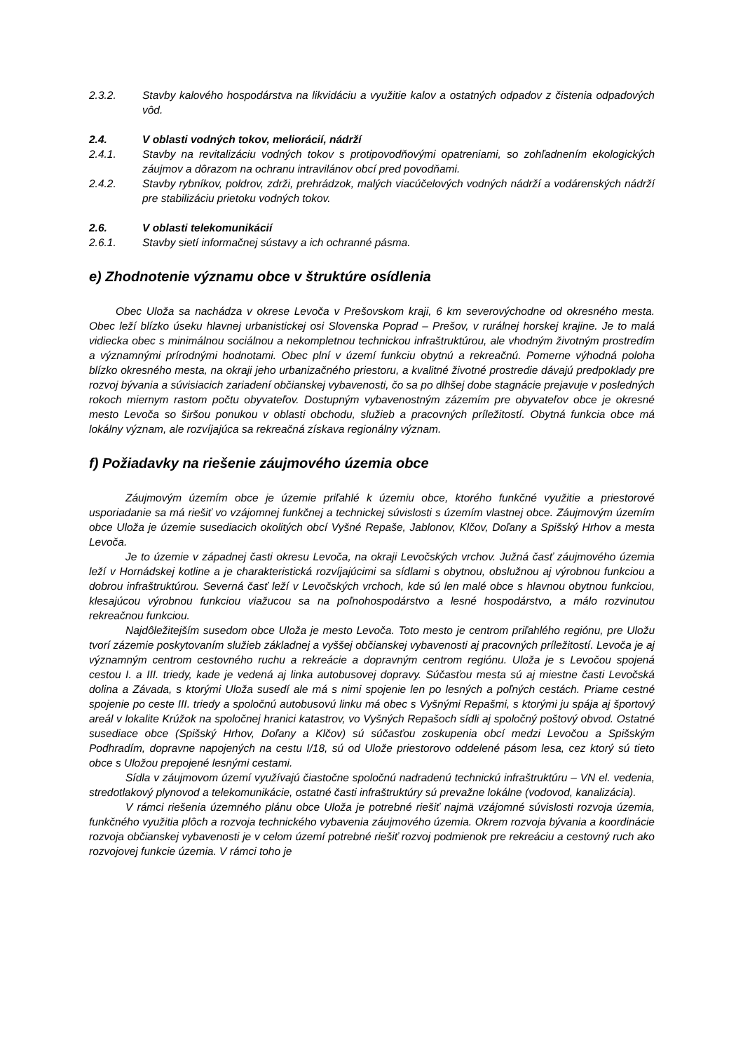2.3.2. Stavby kalového hospodárstva na likvidáciu a využitie kalov a ostatných odpadov z čistenia odpadových vôd.
2.4. V oblasti vodných tokov, meliorácií, nádrží
2.4.1. Stavby na revitalizáciu vodných tokov s protipovodňovými opatreniami, so zohľadnením ekologických záujmov a dôrazom na ochranu intravilánov obcí pred povodňami.
2.4.2. Stavby rybníkov, poldrov, zdrži, prehrádzok, malých viacúčelových vodných nádrží a vodárenských nádrží pre stabilizáciu prietoku vodných tokov.
2.6. V oblasti telekomunikácií
2.6.1. Stavby sietí informačnej sústavy a ich ochranné pásma.
e) Zhodnotenie významu obce v štruktúre osídlenia
Obec Uloža sa nachádza v okrese Levoča v Prešovskom kraji, 6 km severovýchodne od okresného mesta. Obec leží blízko úseku hlavnej urbanistickej osi Slovenska Poprad – Prešov, v rurálnej horskej krajine. Je to malá vidiecka obec s minimálnou sociálnou a nekompletnou technickou infraštruktúrou, ale vhodným životným prostredím a významnými prírodnými hodnotami. Obec plní v území funkciu obytnú a rekreačnú. Pomerne výhodná poloha blízko okresného mesta, na okraji jeho urbanizačného priestoru, a kvalitné životné prostredie dávajú predpoklady pre rozvoj bývania a súvisiacich zariadení občianskej vybavenosti, čo sa po dlhšej dobe stagnácie prejavuje v posledných rokoch miernym rastom počtu obyvateľov. Dostupným vybavenostným zázemím pre obyvateľov obce je okresné mesto Levoča so širšou ponukou v oblasti obchodu, služieb a pracovných príležitostí. Obytná funkcia obce má lokálny význam, ale rozvíjajúca sa rekreačná získava regionálny význam.
f) Požiadavky na riešenie záujmového územia obce
Záujmovým územím obce je územie priľahlé k územiu obce, ktorého funkčné využitie a priestorové usporiadanie sa má riešiť vo vzájomnej funkčnej a technickej súvislosti s územím vlastnej obce. Záujmovým územím obce Uloža je územie susediacich okolitých obcí Vyšné Repaše, Jablonov, Klčov, Doľany a Spišský Hrhov a mesta Levoča.
Je to územie v západnej časti okresu Levoča, na okraji Levočských vrchov. Južná časť záujmového územia leží v Hornádskej kotline a je charakteristická rozvíjajúcimi sa sídlami s obytnou, obslužnou aj výrobnou funkciou a dobrou infraštruktúrou. Severná časť leží v Levočských vrchoch, kde sú len malé obce s hlavnou obytnou funkciou, klesajúcou výrobnou funkciou viažucou sa na poľnohospodárstvo a lesné hospodárstvo, a málo rozvinutou rekreačnou funkciou.
Najdôležitejším susedom obce Uloža je mesto Levoča. Toto mesto je centrom priľahlého regiónu, pre Uložu tvorí zázemie poskytovaním služieb základnej a vyššej občianskej vybavenosti aj pracovných príležitostí. Levoča je aj významným centrom cestovného ruchu a rekreácie a dopravným centrom regiónu. Uloža je s Levočou spojená cestou I. a III. triedy, kade je vedená aj linka autobusovej dopravy. Súčasťou mesta sú aj miestne časti Levočská dolina a Závada, s ktorými Uloža susedí ale má s nimi spojenie len po lesných a poľných cestách. Priame cestné spojenie po ceste III. triedy a spoločnú autobusovú linku má obec s Vyšnými Repašmi, s ktorými ju spája aj športový areál v lokalite Krúžok na spoločnej hranici katastrov, vo Vyšných Repašoch sídli aj spoločný poštový obvod. Ostatné susediace obce (Spišský Hrhov, Doľany a Klčov) sú súčasťou zoskupenia obcí medzi Levočou a Spišským Podhradím, dopravne napojených na cestu I/18, sú od Ulože priestorovo oddelené pásom lesa, cez ktorý sú tieto obce s Uložou prepojené lesnými cestami.
Sídla v záujmovom území využívajú čiastočne spoločnú nadradenú technickú infraštruktúru – VN el. vedenia, stredotlakový plynovod a telekomunikácie, ostatné časti infraštruktúry sú prevažne lokálne (vodovod, kanalizácia).
V rámci riešenia územného plánu obce Uloža je potrebné riešiť najmä vzájomné súvislosti rozvoja územia, funkčného využitia plôch a rozvoja technického vybavenia záujmového územia. Okrem rozvoja bývania a koordinácie rozvoja občianskej vybavenosti je v celom území potrebné riešiť rozvoj podmienok pre rekreáciu a cestovný ruch ako rozvojovej funkcie územia. V rámci toho je